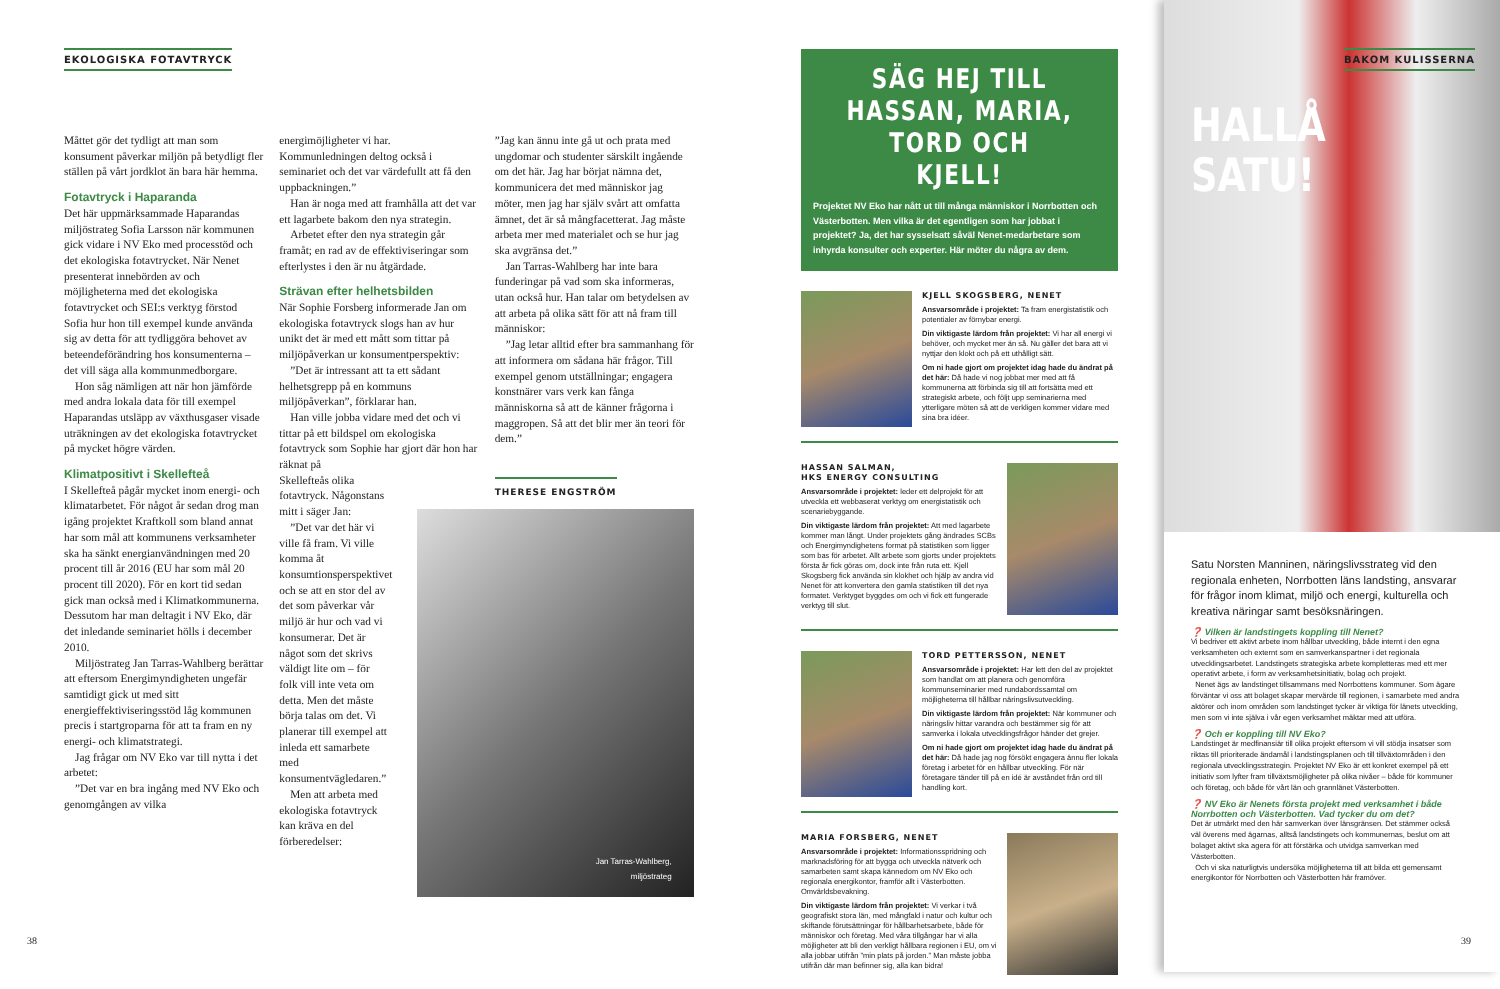EKOLOGISKA FOTAVTRYCK
Måttet gör det tydligt att man som konsument påverkar miljön på betydligt fler ställen på vårt jordklot än bara här hemma.
Fotavtryck i Haparanda
Det här uppmärksammade Haparandas miljöstrateg Sofia Larsson när kommunen gick vidare i NV Eko med processtöd och det ekologiska fotavtrycket. När Nenet presenterat innebörden av och möjligheterna med det ekologiska fotavtrycket och SEI:s verktyg förstod Sofia hur hon till exempel kunde använda sig av detta för att tydliggöra behovet av beteendeförändring hos konsumenterna – det vill säga alla kommunmedborgare.
Hon såg nämligen att när hon jämförde med andra lokala data för till exempel Haparandas utsläpp av växthusgaser visade uträkningen av det ekologiska fotavtrycket på mycket högre värden.
Klimatpositivt i Skellefteå
I Skellefteå pågår mycket inom energi- och klimatarbetet. För något år sedan drog man igång projektet Kraftkoll som bland annat har som mål att kommunens verksamheter ska ha sänkt energianvändningen med 20 procent till år 2016 (EU har som mål 20 procent till 2020). För en kort tid sedan gick man också med i Klimatkommunerna. Dessutom har man deltagit i NV Eko, där det inledande seminariet hölls i december 2010.
Miljöstrateg Jan Tarras-Wahlberg berättar att eftersom Energimyndigheten ungefär samtidigt gick ut med sitt energieffektiviseringsstöd låg kommunen precis i startgroparna för att ta fram en ny energi- och klimatstrategi.
Jag frågar om NV Eko var till nytta i det arbetet:
”Det var en bra ingång med NV Eko och genomgången av vilka
energimöjligheter vi har. Kommunledningen deltog också i seminariet och det var värdefullt att få den uppbackningen.”
Han är noga med att framhålla att det var ett lagarbete bakom den nya strategin.
Arbetet efter den nya strategin går framåt; en rad av de effektiviseringar som efterlystes i den är nu åtgärdade.
Strävan efter helhetsbilden
När Sophie Forsberg informerade Jan om ekologiska fotavtryck slogs han av hur unikt det är med ett mått som tittar på miljöpåverkan ur konsumentperspektiv:
”Det är intressant att ta ett sådant helhetsgrepp på en kommuns miljöpåverkan”, förklarar han.
Han ville jobba vidare med det och vi tittar på ett bildspel om ekologiska fotavtryck som Sophie har gjort där hon har räknat på
Skellefteås olika fotavtryck. Någonstans mitt i säger Jan:
”Det var det här vi ville få fram. Vi ville komma åt konsumtionsperspektivet och se att en stor del av det som påverkar vår miljö är hur och vad vi konsumerar. Det är något som det skrivs väldigt lite om – för folk vill inte veta om detta. Men det måste börja talas om det. Vi planerar till exempel att inleda ett samarbete med konsumentvägledaren.”
Men att arbeta med ekologiska fotavtryck kan kräva en del förberedelser:
”Jag kan ännu inte gå ut och prata med ungdomar och studenter särskilt ingående om det här. Jag har börjat nämna det, kommunicera det med människor jag möter, men jag har själv svårt att omfatta ämnet, det är så mångfacetterat. Jag måste arbeta mer med materialet och se hur jag ska avgränsa det.”
Jan Tarras-Wahlberg har inte bara funderingar på vad som ska informeras, utan också hur. Han talar om betydelsen av att arbeta på olika sätt för att nå fram till människor:
”Jag letar alltid efter bra sammanhang för att informera om sådana här frågor. Till exempel genom utställningar; engagera konstnärer vars verk kan fånga människorna så att de känner frågorna i maggropen. Så att det blir mer än teori för dem.”
THERESE ENGSTRÖM
Jan Tarras-Wahlberg,
miljöstrateg
38
SÄG HEJ TILL HASSAN, MARIA, TORD OCH KJELL!
Projektet NV Eko har nått ut till många människor i Norrbotten och Västerbotten. Men vilka är det egentligen som har jobbat i projektet? Ja, det har sysselsatt såväl Nenet-medarbetare som inhyrda konsulter och experter. Här möter du några av dem.
KJELL SKOGSBERG, NENET
Ansvarsområde i projektet: Ta fram energistatistik och potentialer av förnybar energi.
Din viktigaste lärdom från projektet: Vi har all energi vi behöver, och mycket mer än så. Nu gäller det bara att vi nyttjar den klokt och på ett uthålligt sätt.
Om ni hade gjort om projektet idag hade du ändrat på det här: Då hade vi nog jobbat mer med att få kommunerna att förbinda sig till att fortsätta med ett strategiskt arbete, och följt upp seminarierna med ytterligare möten så att de verkligen kommer vidare med sina bra idéer.
HASSAN SALMAN,
HKS ENERGY CONSULTING
Ansvarsområde i projektet: leder ett delprojekt för att utveckla ett webbaserat verktyg om energistatistik och scenariebyggande.
Din viktigaste lärdom från projektet: Att med lagarbete kommer man långt. Under projektets gång ändrades SCBs och Energimyndighetens format på statistiken som ligger som bas för arbetet. Allt arbete som gjorts under projektets första år fick göras om, dock inte från ruta ett. Kjell Skogsberg fick använda sin klokhet och hjälp av andra vid Nenet för att konvertera den gamla statistiken till det nya formatet. Verktyget byggdes om och vi fick ett fungerade verktyg till slut.
TORD PETTERSSON, NENET
Ansvarsområde i projektet: Har lett den del av projektet som handlat om att planera och genomföra kommunseminarier med rundabordssamtal om möjligheterna till hållbar näringslivsutveckling.
Din viktigaste lärdom från projektet: När kommuner och näringsliv hittar varandra och bestämmer sig för att samverka i lokala utvecklingsfrågor händer det grejer.
Om ni hade gjort om projektet idag hade du ändrat på det här: Då hade jag nog försökt engagera ännu fler lokala företag i arbetet för en hållbar utveckling. För när företagare tänder till på en idé är avståndet från ord till handling kort.
MARIA FORSBERG, NENET
Ansvarsområde i projektet: Informationsspridning och marknadsföring för att bygga och utveckla nätverk och samarbeten samt skapa kännedom om NV Eko och regionala energikontor, framför allt i Västerbotten. Omvärldsbevakning.
Din viktigaste lärdom från projektet: Vi verkar i två geografiskt stora län, med mångfald i natur och kultur och skiftande förutsättningar för hållbarhetsarbete, både för människor och företag. Med våra tillgångar har vi alla möjligheter att bli den verkligt hållbara regionen i EU, om vi alla jobbar utifrån ”min plats på jorden.” Man måste jobba utifrån där man befinner sig, alla kan bidra!
HALLÅ
SATU!
BAKOM KULISSERNA
Satu Norsten Manninen, näringslivsstrateg vid den regionala enheten, Norrbotten läns landsting, ansvarar för frågor inom klimat, miljö och energi, kulturella och kreativa näringar samt besöksnäringen.
❓ Vilken är landstingets koppling till Nenet?
Vi bedriver ett aktivt arbete inom hållbar utveckling, både internt i den egna verksamheten och externt som en samverkanspartner i det regionala utvecklingsarbetet. Landstingets strategiska arbete kompletteras med ett mer operativt arbete, i form av verksamhetsinitiativ, bolag och projekt.
Nenet ägs av landstinget tillsammans med Norrbottens kommuner. Som ägare förväntar vi oss att bolaget skapar mervärde till regionen, i samarbete med andra aktörer och inom områden som landstinget tycker är viktiga för länets utveckling, men som vi inte själva i vår egen verksamhet mäktar med att utföra.
❓ Och er koppling till NV Eko?
Landstinget är medfinansiär till olika projekt eftersom vi vill stödja insatser som riktas till prioriterade ändamål i landstingsplanen och till tillväxtområden i den regionala utvecklingsstrategin. Projektet NV Eko är ett konkret exempel på ett initiativ som lyfter fram tillväxtsmöjligheter på olika nivåer – både för kommuner och företag, och både för vårt län och grannlänet Västerbotten.
❓ NV Eko är Nenets första projekt med verksamhet i både Norrbotten och Västerbotten. Vad tycker du om det?
Det är utmärkt med den här samverkan över länsgränsen. Det stämmer också väl överens med ägarnas, alltså landstingets och kommunernas, beslut om att bolaget aktivt ska agera för att förstärka och utvidga samverkan med Västerbotten.
Och vi ska naturligtvis undersöka möjligheterna till att bilda ett gemensamt energikontor för Norrbotten och Västerbotten här framöver.
39